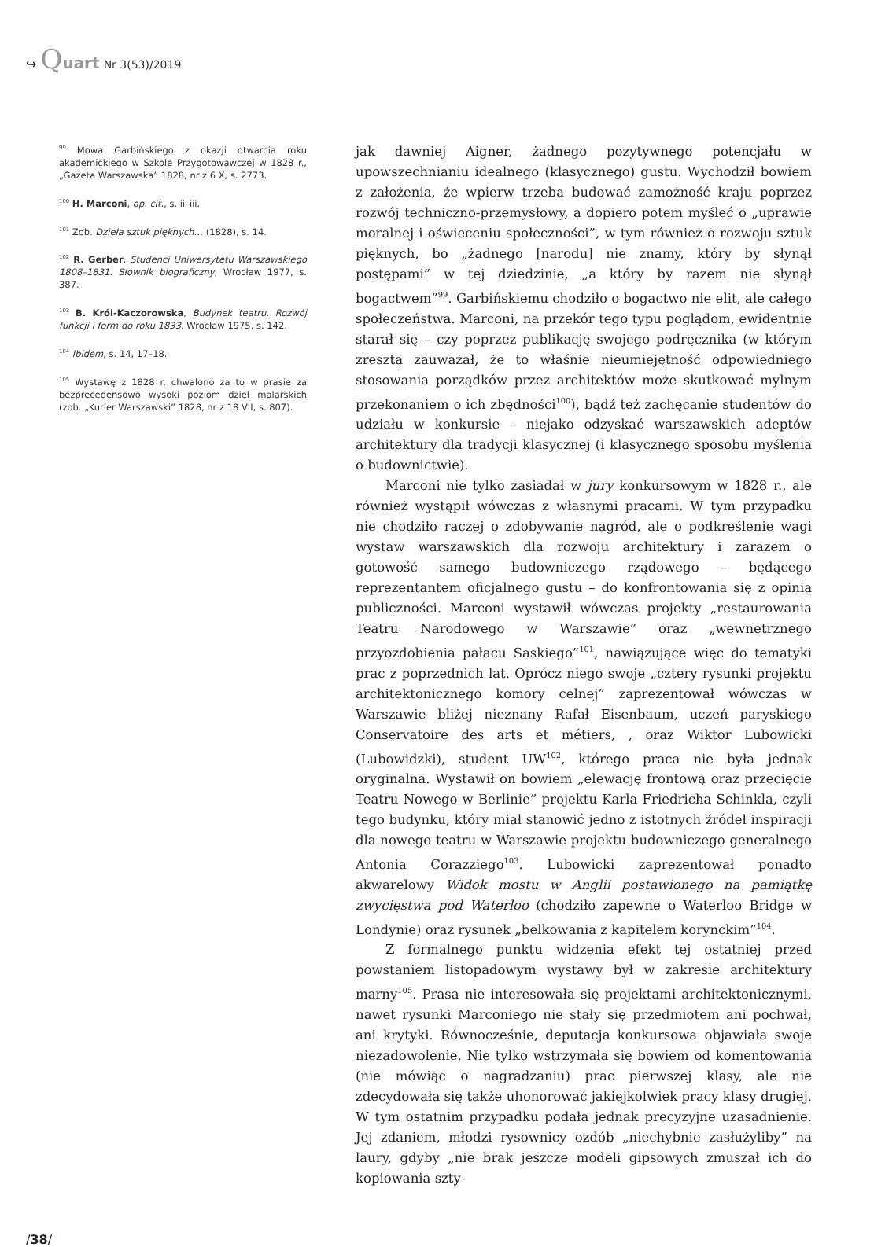↪ Quart Nr 3(53)/2019
<sup>99</sup> Mowa Garbińskiego z okazji otwarcia roku akademickiego w Szkole Przygotowawczej w 1828 r., „Gazeta Warszawska” 1828, nr z 6 X, s. 2773.
<sup>100</sup> H. Marconi, op. cit., s. ii–iii.
<sup>101</sup> Zob. Dzieła sztuk pięknych… (1828), s. 14.
<sup>102</sup> R. Gerber, Studenci Uniwersytetu Warszawskiego 1808–1831. Słownik biograficzny, Wrocław 1977, s. 387.
<sup>103</sup> B. Król-Kaczorowska, Budynek teatru. Rozwój funkcji i form do roku 1833, Wrocław 1975, s. 142.
<sup>104</sup> Ibidem, s. 14, 17–18.
<sup>105</sup> Wystawę z 1828 r. chwalono za to w prasie za bezprecedensowo wysoki poziom dzieł malarskich (zob. „Kurier Warszawski” 1828, nr z 18 VII, s. 807).
jak dawniej Aigner, żadnego pozytywnego potencjału w upowszechnianiu idealnego (klasycznego) gustu. Wychodził bowiem z założenia, że wpierw trzeba budować zamożność kraju poprzez rozwój techniczno-przemysłowy, a dopiero potem myśleć o „uprawie moralnej i oświeceniu społeczności”, w tym również o rozwoju sztuk pięknych, bo „żadnego [narodu] nie znamy, który by słynął postępami” w tej dziedzinie, „a który by razem nie słynął bogactwem”<sup>99</sup>. Garbińskiemu chodziło o bogactwo nie elit, ale całego społeczeństwa. Marconi, na przekór tego typu poglądom, ewidentnie starał się – czy poprzez publikację swojego podręcznika (w którym zresztą zauważał, że to właśnie nieumiejętność odpowiedniego stosowania porządków przez architektów może skutkować mylnym przekonaniem o ich zbędności<sup>100</sup>), bądź też zachęcanie studentów do udziału w konkursie – niejako odzyskać warszawskich adeptów architektury dla tradycji klasycznej (i klasycznego sposobu myślenia o budownictwie).
Marconi nie tylko zasiadał w jury konkursowym w 1828 r., ale również wystąpił wówczas z własnymi pracami. W tym przypadku nie chodziło raczej o zdobywanie nagród, ale o podkreślenie wagi wystaw warszawskich dla rozwoju architektury i zarazem o gotowość samego budowniczego rządowego – będącego reprezentantem oficjalnego gustu – do konfrontowania się z opinią publiczności. Marconi wystawił wówczas projekty „restaurowania Teatru Narodowego w Warszawie” oraz „wewnętrznego przyozdobienia pałacu Saskiego”<sup>101</sup>, nawiązujące więc do tematyki prac z poprzednich lat. Oprócz niego swoje „cztery rysunki projektu architektonicznego komory celnej” zaprezentował wówczas w Warszawie bliżej nieznany Rafał Eisenbaum, uczeń paryskiego Conservatoire des arts et métiers, , oraz Wiktor Lubowicki (Lubowidzki), student UW<sup>102</sup>, którego praca nie była jednak oryginalna. Wystawił on bowiem „elewację frontową oraz przecięcie Teatru Nowego w Berlinie” projektu Karla Friedricha Schinkla, czyli tego budynku, który miał stanowić jedno z istotnych źródeł inspiracji dla nowego teatru w Warszawie projektu budowniczego generalnego Antonia Corazziego<sup>103</sup>. Lubowicki zaprezentował ponadto akwarelowy Widok mostu w Anglii postawionego na pamiątkę zwycięstwa pod Waterloo (chodziło zapewne o Waterloo Bridge w Londynie) oraz rysunek „belkowania z kapitelem korynckim”<sup>104</sup>.
Z formalnego punktu widzenia efekt tej ostatniej przed powstaniem listopadowym wystawy był w zakresie architektury marny<sup>105</sup>. Prasa nie interesowała się projektami architektonicznymi, nawet rysunki Marconiego nie stały się przedmiotem ani pochwał, ani krytyki. Równocześnie, deputacja konkursowa objawiała swoje niezadowolenie. Nie tylko wstrzymała się bowiem od komentowania (nie mówiąc o nagradzaniu) prac pierwszej klasy, ale nie zdecydowała się także uhonorować jakiejkolwiek pracy klasy drugiej. W tym ostatnim przypadku podała jednak precyzyjne uzasadnienie. Jej zdaniem, młodzi rysownicy ozdób „niechybnie zasłużyliby” na laury, gdyby „nie brak jeszcze modeli gipsowych zmuszał ich do kopiowania szty-
/38/